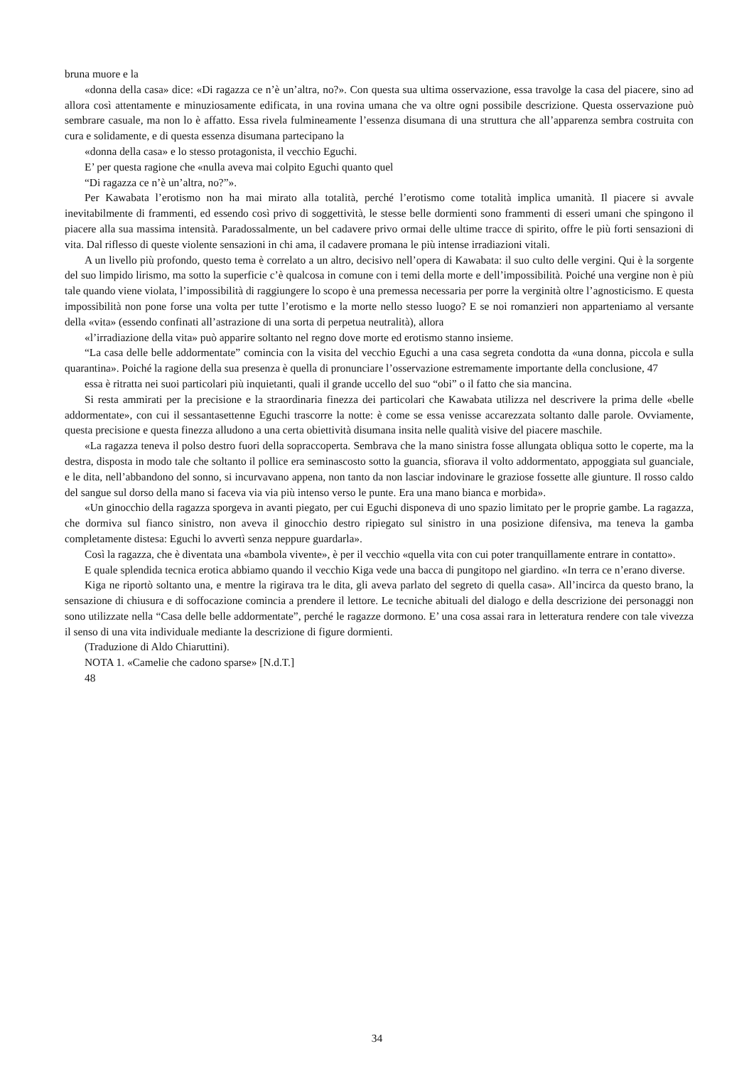bruna muore e la
«donna della casa» dice: «Di ragazza ce n’è un’altra, no?». Con questa sua ultima osservazione, essa travolge la casa del piacere, sino ad allora così attentamente e minuziosamente edificata, in una rovina umana che va oltre ogni possibile descrizione. Questa osservazione può sembrare casuale, ma non lo è affatto. Essa rivela fulmineamente l’essenza disumana di una struttura che all’apparenza sembra costruita con cura e solidamente, e di questa essenza disumana partecipano la
«donna della casa» e lo stesso protagonista, il vecchio Eguchi.
E’ per questa ragione che «nulla aveva mai colpito Eguchi quanto quel
“Di ragazza ce n’è un’altra, no?”».
Per Kawabata l’erotismo non ha mai mirato alla totalità, perché l’erotismo come totalità implica umanità. Il piacere si avvale inevitabilmente di frammenti, ed essendo così privo di soggettività, le stesse belle dormienti sono frammenti di esseri umani che spingono il piacere alla sua massima intensità. Paradossalmente, un bel cadavere privo ormai delle ultime tracce di spirito, offre le più forti sensazioni di vita. Dal riflesso di queste violente sensazioni in chi ama, il cadavere promana le più intense irradiazioni vitali.
A un livello più profondo, questo tema è correlato a un altro, decisivo nell’opera di Kawabata: il suo culto delle vergini. Qui è la sorgente del suo limpido lirismo, ma sotto la superficie c’è qualcosa in comune con i temi della morte e dell’impossibilità. Poiché una vergine non è più tale quando viene violata, l’impossibilità di raggiungere lo scopo è una premessa necessaria per porre la verginità oltre l’agnosticismo. E questa impossibilità non pone forse una volta per tutte l’erotismo e la morte nello stesso luogo? E se noi romanzieri non apparteniamo al versante della «vita» (essendo confinati all’astrazione di una sorta di perpetua neutralità), allora
«l’irradiazione della vita» può apparire soltanto nel regno dove morte ed erotismo stanno insieme.
“La casa delle belle addormentate” comincia con la visita del vecchio Eguchi a una casa segreta condotta da «una donna, piccola e sulla quarantina». Poiché la ragione della sua presenza è quella di pronunciare l’osservazione estremamente importante della conclusione, 47
essa è ritratta nei suoi particolari più inquietanti, quali il grande uccello del suo “obi” o il fatto che sia mancina.
Si resta ammirati per la precisione e la straordinaria finezza dei particolari che Kawabata utilizza nel descrivere la prima delle «belle addormentate», con cui il sessantasettenne Eguchi trascorre la notte: è come se essa venisse accarezzata soltanto dalle parole. Ovviamente, questa precisione e questa finezza alludono a una certa obiettività disumana insita nelle qualità visive del piacere maschile.
«La ragazza teneva il polso destro fuori della sopraccoperta. Sembrava che la mano sinistra fosse allungata obliqua sotto le coperte, ma la destra, disposta in modo tale che soltanto il pollice era seminascosto sotto la guancia, sfiorava il volto addormentato, appoggiata sul guanciale, e le dita, nell’abbandono del sonno, si incurvavano appena, non tanto da non lasciar indovinare le graziose fossette alle giunture. Il rosso caldo del sangue sul dorso della mano si faceva via via più intenso verso le punte. Era una mano bianca e morbida».
«Un ginocchio della ragazza sporgeva in avanti piegato, per cui Eguchi disponeva di uno spazio limitato per le proprie gambe. La ragazza, che dormiva sul fianco sinistro, non aveva il ginocchio destro ripiegato sul sinistro in una posizione difensiva, ma teneva la gamba completamente distesa: Eguchi lo avvertì senza neppure guardarla».
Così la ragazza, che è diventata una «bambola vivente», è per il vecchio «quella vita con cui poter tranquillamente entrare in contatto».
E quale splendida tecnica erotica abbiamo quando il vecchio Kiga vede una bacca di pungitopo nel giardino. «In terra ce n’erano diverse.
Kiga ne riportò soltanto una, e mentre la rigirava tra le dita, gli aveva parlato del segreto di quella casa». All’incirca da questo brano, la sensazione di chiusura e di soffocazione comincia a prendere il lettore. Le tecniche abituali del dialogo e della descrizione dei personaggi non sono utilizzate nella “Casa delle belle addormentate”, perché le ragazze dormono. E’ una cosa assai rara in letteratura rendere con tale vivezza il senso di una vita individuale mediante la descrizione di figure dormienti.
(Traduzione di Aldo Chiaruttini).
NOTA 1. «Camelie che cadono sparse» [N.d.T.]
48
34